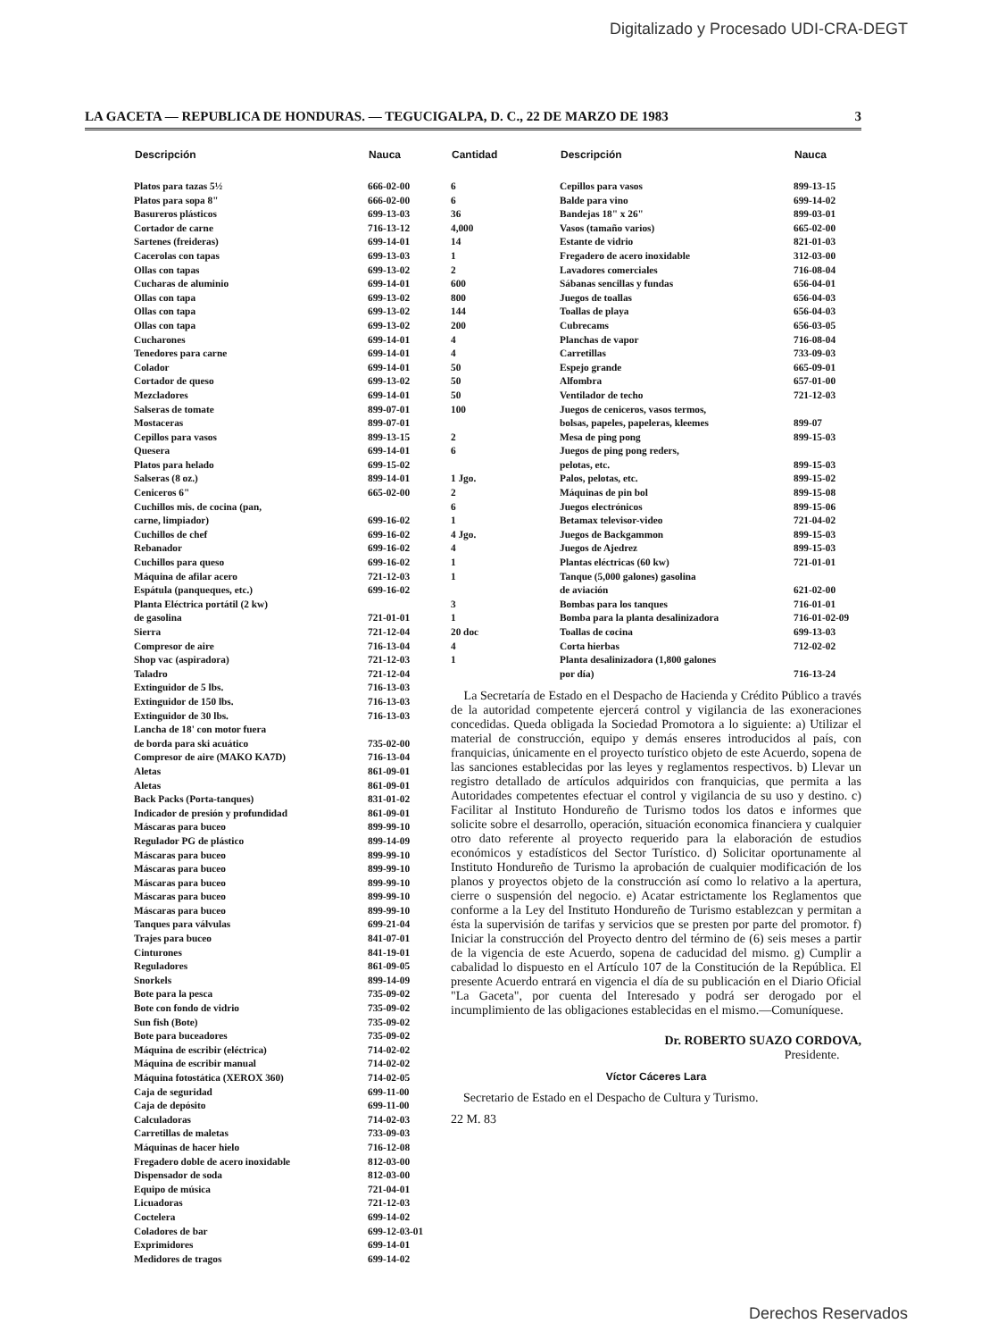Digitalizado y Procesado UDI-CRA-DEGT
LA GACETA — REPUBLICA DE HONDURAS. — TEGUCIGALPA, D. C., 22 DE MARZO DE 1983 3
| Descripción | Nauca |
| --- | --- |
| Platos para tazas 5½ | 666-02-00 |
| Platos para sopa 8" | 666-02-00 |
| Basureros plásticos | 699-13-03 |
| Cortador de carne | 716-13-12 |
| Sartenes (freideras) | 699-14-01 |
| Cacerolas con tapas | 699-13-03 |
| Ollas con tapas | 699-13-02 |
| Cucharas de aluminio | 699-14-01 |
| Ollas con tapa | 699-13-02 |
| Ollas con tapa | 699-13-02 |
| Ollas con tapa | 699-13-02 |
| Cucharones | 699-14-01 |
| Tenedores para carne | 699-14-01 |
| Colador | 699-14-01 |
| Cortador de queso | 699-13-02 |
| Mezcladores | 699-14-01 |
| Salseras de tomate | 899-07-01 |
| Mostaceras | 899-07-01 |
| Cepillos para vasos | 899-13-15 |
| Quesera | 699-14-01 |
| Platos para helado | 699-15-02 |
| Salseras (8 oz.) | 899-14-01 |
| Ceniceros 6" | 665-02-00 |
| Cuchillos mis. de cocina (pan, | |
| carne, limpiador) | 699-16-02 |
| Cuchillos de chef | 699-16-02 |
| Rebanador | 699-16-02 |
| Cuchillos para queso | 699-16-02 |
| Máquina de afilar acero | 721-12-03 |
| Espátula (panqueques, etc.) | 699-16-02 |
| Planta Eléctrica portátil (2 kw) | |
| de gasolina | 721-01-01 |
| Sierra | 721-12-04 |
| Compresor de aire | 716-13-04 |
| Shop vac (aspiradora) | 721-12-03 |
| Taladro | 721-12-04 |
| Extinguidor de 5 lbs. | 716-13-03 |
| Extinguidor de 150 lbs. | 716-13-03 |
| Extinguidor de 30 lbs. | 716-13-03 |
| Lancha de 18' con motor fuera | |
| de borda para ski acuático | 735-02-00 |
| Compresor de aire (MAKO KA7D) | 716-13-04 |
| Aletas | 861-09-01 |
| Aletas | 861-09-01 |
| Back Packs (Porta-tanques) | 831-01-02 |
| Indicador de presión y profundidad | 861-09-01 |
| Máscaras para buceo | 899-99-10 |
| Regulador PG de plástico | 899-14-09 |
| Máscaras para buceo | 899-99-10 |
| Máscaras para buceo | 899-99-10 |
| Máscaras para buceo | 899-99-10 |
| Máscaras para buceo | 899-99-10 |
| Máscaras para buceo | 899-99-10 |
| Tanques para válvulas | 699-21-04 |
| Trajes para buceo | 841-07-01 |
| Cinturones | 841-19-01 |
| Reguladores | 861-09-05 |
| Snorkels | 899-14-09 |
| Bote para la pesca | 735-09-02 |
| Bote con fondo de vidrio | 735-09-02 |
| Sun fish (Bote) | 735-09-02 |
| Bote para buceadores | 735-09-02 |
| Máquina de escribir (eléctrica) | 714-02-02 |
| Máquina de escribir manual | 714-02-02 |
| Máquina fotostática (XEROX 360) | 714-02-05 |
| Caja de seguridad | 699-11-00 |
| Caja de depósito | 699-11-00 |
| Calculadoras | 714-02-03 |
| Carretillas de maletas | 733-09-03 |
| Máquinas de hacer hielo | 716-12-08 |
| Fregadero doble de acero inoxidable | 812-03-00 |
| Dispensador de soda | 812-03-00 |
| Equipo de música | 721-04-01 |
| Licuadoras | 721-12-03 |
| Coctelera | 699-14-02 |
| Coladores de bar | 699-12-03-01 |
| Exprimidores | 699-14-01 |
| Medidores de tragos | 699-14-02 |
| Cantidad | Descripción | Nauca |
| --- | --- | --- |
| 6 | Cepillos para vasos | 899-13-15 |
| 6 | Balde para vino | 699-14-02 |
| 36 | Bandejas 18" x 26" | 899-03-01 |
| 4,000 | Vasos (tamaño varios) | 665-02-00 |
| 14 | Estante de vidrio | 821-01-03 |
| 1 | Fregadero de acero inoxidable | 312-03-00 |
| 2 | Lavadores comerciales | 716-08-04 |
| 600 | Sábanas sencillas y fundas | 656-04-01 |
| 800 | Juegos de toallas | 656-04-03 |
| 144 | Toallas de playa | 656-04-03 |
| 200 | Cubrecams | 656-03-05 |
| 4 | Planchas de vapor | 716-08-04 |
| 4 | Carretillas | 733-09-03 |
| 50 | Espejo grande | 665-09-01 |
| 50 | Alfombra | 657-01-00 |
| 50 | Ventilador de techo | 721-12-03 |
| 100 | Juegos de ceniceros, vasos termos, | |
| | bolsas, papeles, papeleras, kleemes | 899-07 |
| 2 | Mesa de ping pong | 899-15-03 |
| 6 | Juegos de ping pong reders, | |
| | pelotas, etc. | 899-15-03 |
| 1 Jgo. | Palos, pelotas, etc. | 899-15-02 |
| 2 | Máquinas de pin bol | 899-15-08 |
| 6 | Juegos electrónicos | 899-15-06 |
| 1 | Betamax televisor-video | 721-04-02 |
| 4 Jgo. | Juegos de Backgammon | 899-15-03 |
| 4 | Juegos de Ajedrez | 899-15-03 |
| 1 | Plantas eléctricas (60 kw) | 721-01-01 |
| 1 | Tanque (5,000 galones) gasolina | |
| | de aviación | 621-02-00 |
| 3 | Bombas para los tanques | 716-01-01 |
| 1 | Bomba para la planta desalinizadora | 716-01-02-09 |
| 20 doc | Toallas de cocina | 699-13-03 |
| 4 | Corta hierbas | 712-02-02 |
| 1 | Planta desalinizadora (1,800 galones | |
| | por día) | 716-13-24 |
La Secretaría de Estado en el Despacho de Hacienda y Crédito Público a través de la autoridad competente ejercerá control y vigilancia de las exoneraciones concedidas. Queda obligada la Sociedad Promotora a lo siguiente: a) Utilizar el material de construcción, equipo y demás enseres introducidos al país, con franquicias, únicamente en el proyecto turístico objeto de este Acuerdo, sopena de las sanciones establecidas por las leyes y reglamentos respectivos. b) Llevar un registro detallado de artículos adquiridos con franquicias, que permita a las Autoridades competentes efectuar el control y vigilancia de su uso y destino. c) Facilitar al Instituto Hondureño de Turismo todos los datos e informes que solicite sobre el desarrollo, operación, situación economica financiera y cualquier otro dato referente al proyecto requerido para la elaboración de estudios económicos y estadísticos del Sector Turístico. d) Solicitar oportunamente al Instituto Hondureño de Turismo la aprobación de cualquier modificación de los planos y proyectos objeto de la construcción así como lo relativo a la apertura, cierre o suspensión del negocio. e) Acatar estrictamente los Reglamentos que conforme a la Ley del Instituto Hondureño de Turismo establezcan y permitan a ésta la supervisión de tarifas y servicios que se presten por parte del promotor. f) Iniciar la construcción del Proyecto dentro del término de (6) seis meses a partir de la vigencia de este Acuerdo, sopena de caducidad del mismo. g) Cumplir a cabalidad lo dispuesto en el Artículo 107 de la Constitución de la República. El presente Acuerdo entrará en vigencia el día de su publicación en el Diario Oficial "La Gaceta", por cuenta del Interesado y podrá ser derogado por el incumplimiento de las obligaciones establecidas en el mismo.—Comuníquese.
Dr. ROBERTO SUAZO CORDOVA,
Presidente.
Víctor Cáceres Lara
Secretario de Estado en el Despacho de Cultura y Turismo.
22 M. 83
Derechos Reservados